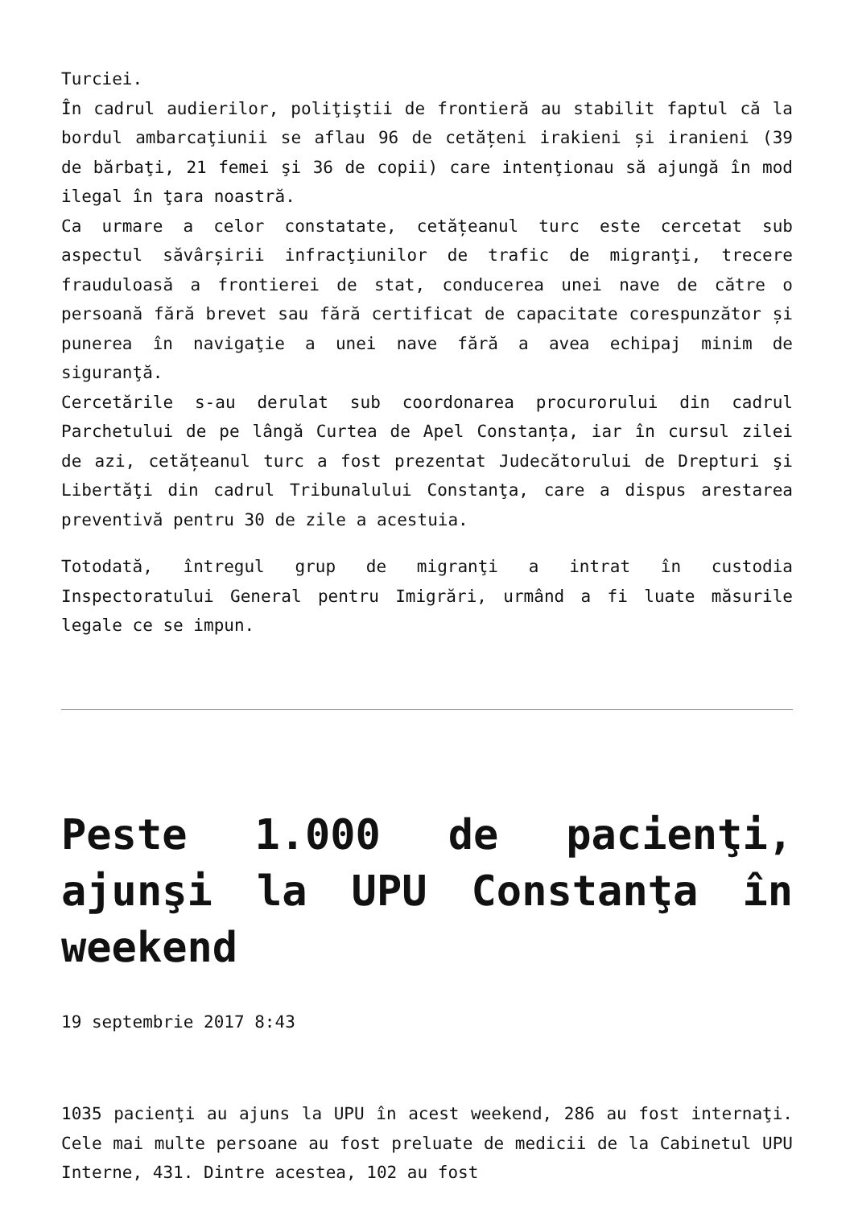Turciei.
În cadrul audierilor, poliţiştii de frontieră au stabilit faptul că la bordul ambarcaţiunii se aflau 96 de cetățeni irakieni și iranieni (39 de bărbaţi, 21 femei şi 36 de copii) care intenţionau să ajungă în mod ilegal în ţara noastră.
Ca urmare a celor constatate, cetățeanul turc este cercetat sub aspectul săvârșirii infracţiunilor de trafic de migranţi, trecere frauduloasă a frontierei de stat, conducerea unei nave de către o persoană fără brevet sau fără certificat de capacitate corespunzător și punerea în navigaţie a unei nave fără a avea echipaj minim de siguranţă.
Cercetările s-au derulat sub coordonarea procurorului din cadrul Parchetului de pe lângă Curtea de Apel Constanța, iar în cursul zilei de azi, cetățeanul turc a fost prezentat Judecătorului de Drepturi şi Libertăţi din cadrul Tribunalului Constanţa, care a dispus arestarea preventivă pentru 30 de zile a acestuia.
Totodată, întregul grup de migranţi a intrat în custodia Inspectoratului General pentru Imigrări, urmând a fi luate măsurile legale ce se impun.
Peste 1.000 de pacienţi, ajunşi la UPU Constanţa în weekend
19 septembrie 2017 8:43
1035 pacienţi au ajuns la UPU în acest weekend, 286 au fost internaţi. Cele mai multe persoane au fost preluate de medicii de la Cabinetul UPU Interne, 431. Dintre acestea, 102 au fost